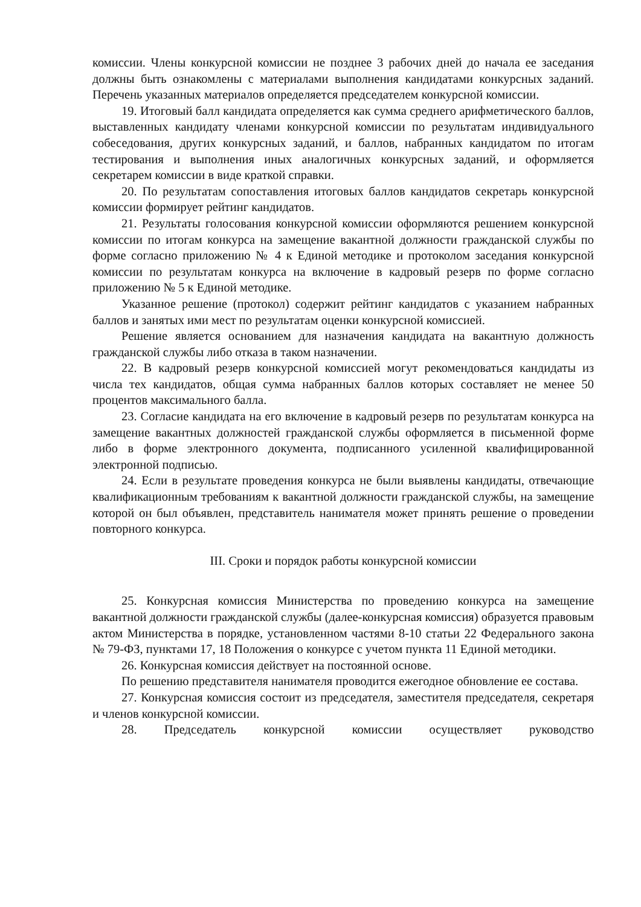комиссии. Члены конкурсной комиссии не позднее 3 рабочих дней до начала ее заседания должны быть ознакомлены с материалами выполнения кандидатами конкурсных заданий. Перечень указанных материалов определяется председателем конкурсной комиссии.
19. Итоговый балл кандидата определяется как сумма среднего арифметического баллов, выставленных кандидату членами конкурсной комиссии по результатам индивидуального собеседования, других конкурсных заданий, и баллов, набранных кандидатом по итогам тестирования и выполнения иных аналогичных конкурсных заданий, и оформляется секретарем комиссии в виде краткой справки.
20. По результатам сопоставления итоговых баллов кандидатов секретарь конкурсной комиссии формирует рейтинг кандидатов.
21. Результаты голосования конкурсной комиссии оформляются решением конкурсной комиссии по итогам конкурса на замещение вакантной должности гражданской службы по форме согласно приложению № 4 к Единой методике и протоколом заседания конкурсной комиссии по результатам конкурса на включение в кадровый резерв по форме согласно приложению № 5 к Единой методике.
Указанное решение (протокол) содержит рейтинг кандидатов с указанием набранных баллов и занятых ими мест по результатам оценки конкурсной комиссией.
Решение является основанием для назначения кандидата на вакантную должность гражданской службы либо отказа в таком назначении.
22. В кадровый резерв конкурсной комиссией могут рекомендоваться кандидаты из числа тех кандидатов, общая сумма набранных баллов которых составляет не менее 50 процентов максимального балла.
23. Согласие кандидата на его включение в кадровый резерв по результатам конкурса на замещение вакантных должностей гражданской службы оформляется в письменной форме либо в форме электронного документа, подписанного усиленной квалифицированной электронной подписью.
24. Если в результате проведения конкурса не были выявлены кандидаты, отвечающие квалификационным требованиям к вакантной должности гражданской службы, на замещение которой он был объявлен, представитель нанимателя может принять решение о проведении повторного конкурса.
III. Сроки и порядок работы конкурсной комиссии
25. Конкурсная комиссия Министерства по проведению конкурса на замещение вакантной должности гражданской службы (далее-конкурсная комиссия) образуется правовым актом Министерства в порядке, установленном частями 8-10 статьи 22 Федерального закона № 79-ФЗ, пунктами 17, 18 Положения о конкурсе с учетом пункта 11 Единой методики.
26. Конкурсная комиссия действует на постоянной основе.
По решению представителя нанимателя проводится ежегодное обновление ее состава.
27. Конкурсная комиссия состоит из председателя, заместителя председателя, секретаря и членов конкурсной комиссии.
28. Председатель конкурсной комиссии осуществляет руководство